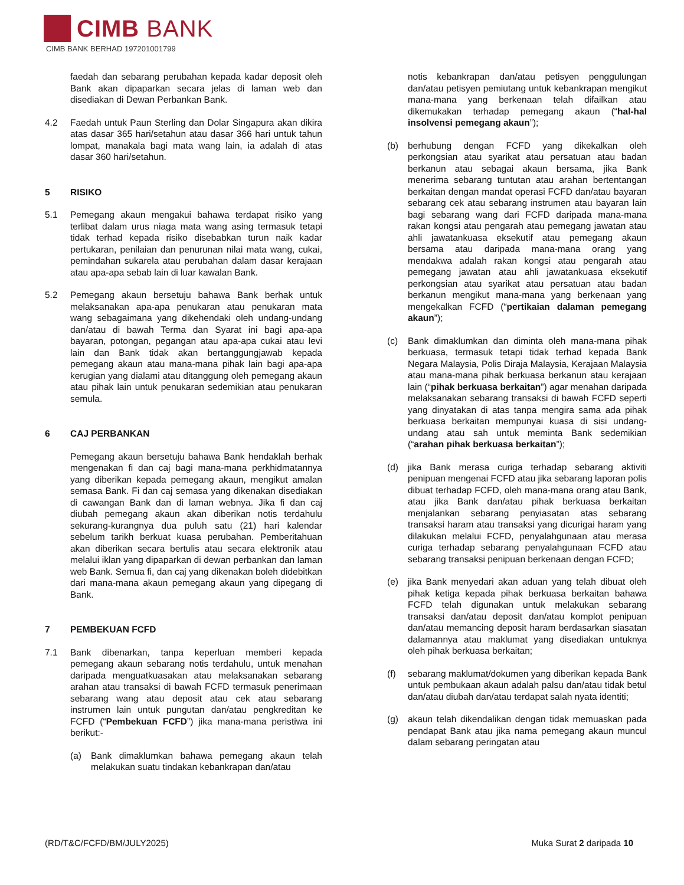CIMB BANK
CIMB BANK BERHAD 197201001799
faedah dan sebarang perubahan kepada kadar deposit oleh Bank akan dipaparkan secara jelas di laman web dan disediakan di Dewan Perbankan Bank.
4.2 Faedah untuk Paun Sterling dan Dolar Singapura akan dikira atas dasar 365 hari/setahun atau dasar 366 hari untuk tahun lompat, manakala bagi mata wang lain, ia adalah di atas dasar 360 hari/setahun.
5 RISIKO
5.1 Pemegang akaun mengakui bahawa terdapat risiko yang terlibat dalam urus niaga mata wang asing termasuk tetapi tidak terhad kepada risiko disebabkan turun naik kadar pertukaran, penilaian dan penurunan nilai mata wang, cukai, pemindahan sukarela atau perubahan dalam dasar kerajaan atau apa-apa sebab lain di luar kawalan Bank.
5.2 Pemegang akaun bersetuju bahawa Bank berhak untuk melaksanakan apa-apa penukaran atau penukaran mata wang sebagaimana yang dikehendaki oleh undang-undang dan/atau di bawah Terma dan Syarat ini bagi apa-apa bayaran, potongan, pegangan atau apa-apa cukai atau levi lain dan Bank tidak akan bertanggungjawab kepada pemegang akaun atau mana-mana pihak lain bagi apa-apa kerugian yang dialami atau ditanggung oleh pemegang akaun atau pihak lain untuk penukaran sedemikian atau penukaran semula.
6 CAJ PERBANKAN
Pemegang akaun bersetuju bahawa Bank hendaklah berhak mengenakan fi dan caj bagi mana-mana perkhidmatannya yang diberikan kepada pemegang akaun, mengikut amalan semasa Bank. Fi dan caj semasa yang dikenakan disediakan di cawangan Bank dan di laman webnya. Jika fi dan caj diubah pemegang akaun akan diberikan notis terdahulu sekurang-kurangnya dua puluh satu (21) hari kalendar sebelum tarikh berkuat kuasa perubahan. Pemberitahuan akan diberikan secara bertulis atau secara elektronik atau melalui iklan yang dipaparkan di dewan perbankan dan laman web Bank. Semua fi, dan caj yang dikenakan boleh didebitkan dari mana-mana akaun pemegang akaun yang dipegang di Bank.
7 PEMBEKUAN FCFD
7.1 Bank dibenarkan, tanpa keperluan memberi kepada pemegang akaun sebarang notis terdahulu, untuk menahan daripada menguatkuasakan atau melaksanakan sebarang arahan atau transaksi di bawah FCFD termasuk penerimaan sebarang wang atau deposit atau cek atau sebarang instrumen lain untuk pungutan dan/atau pengkreditan ke FCFD (“Pembekuan FCFD”) jika mana-mana peristiwa ini berikut:-
(a) Bank dimaklumkan bahawa pemegang akaun telah melakukan suatu tindakan kebankrapan dan/atau
notis kebankrapan dan/atau petisyen penggulungan dan/atau petisyen pemiutang untuk kebankrapan mengikut mana-mana yang berkenaan telah difailkan atau dikemukakan terhadap pemegang akaun (“hal-hal insolvensi pemegang akaun”);
(b) berhubung dengan FCFD yang dikekalkan oleh perkongsian atau syarikat atau persatuan atau badan berkanun atau sebagai akaun bersama, jika Bank menerima sebarang tuntutan atau arahan bertentangan berkaitan dengan mandat operasi FCFD dan/atau bayaran sebarang cek atau sebarang instrumen atau bayaran lain bagi sebarang wang dari FCFD daripada mana-mana rakan kongsi atau pengarah atau pemegang jawatan atau ahli jawatankuasa eksekutif atau pemegang akaun bersama atau daripada mana-mana orang yang mendakwa adalah rakan kongsi atau pengarah atau pemegang jawatan atau ahli jawatankuasa eksekutif perkongsian atau syarikat atau persatuan atau badan berkanun mengikut mana-mana yang berkenaan yang mengekalkan FCFD (“pertikaian dalaman pemegang akaun”);
(c) Bank dimaklumkan dan diminta oleh mana-mana pihak berkuasa, termasuk tetapi tidak terhad kepada Bank Negara Malaysia, Polis Diraja Malaysia, Kerajaan Malaysia atau mana-mana pihak berkuasa berkanun atau kerajaan lain (“pihak berkuasa berkaitan”) agar menahan daripada melaksanakan sebarang transaksi di bawah FCFD seperti yang dinyatakan di atas tanpa mengira sama ada pihak berkuasa berkaitan mempunyai kuasa di sisi undang-undang atau sah untuk meminta Bank sedemikian (“arahan pihak berkuasa berkaitan”);
(d) jika Bank merasa curiga terhadap sebarang aktiviti penipuan mengenai FCFD atau jika sebarang laporan polis dibuat terhadap FCFD, oleh mana-mana orang atau Bank, atau jika Bank dan/atau pihak berkuasa berkaitan menjalankan sebarang penyiasatan atas sebarang transaksi haram atau transaksi yang dicurigai haram yang dilakukan melalui FCFD, penyalahgunaan atau merasa curiga terhadap sebarang penyalahgunaan FCFD atau sebarang transaksi penipuan berkenaan dengan FCFD;
(e) jika Bank menyedari akan aduan yang telah dibuat oleh pihak ketiga kepada pihak berkuasa berkaitan bahawa FCFD telah digunakan untuk melakukan sebarang transaksi dan/atau deposit dan/atau komplot penipuan dan/atau memancing deposit haram berdasarkan siasatan dalamannya atau maklumat yang disediakan untuknya oleh pihak berkuasa berkaitan;
(f) sebarang maklumat/dokumen yang diberikan kepada Bank untuk pembukaan akaun adalah palsu dan/atau tidak betul dan/atau diubah dan/atau terdapat salah nyata identiti;
(g) akaun telah dikendalikan dengan tidak memuaskan pada pendapat Bank atau jika nama pemegang akaun muncul dalam sebarang peringatan atau
(RD/T&C/FCFD/BM/JULY2025) Muka Surat 2 daripada 10